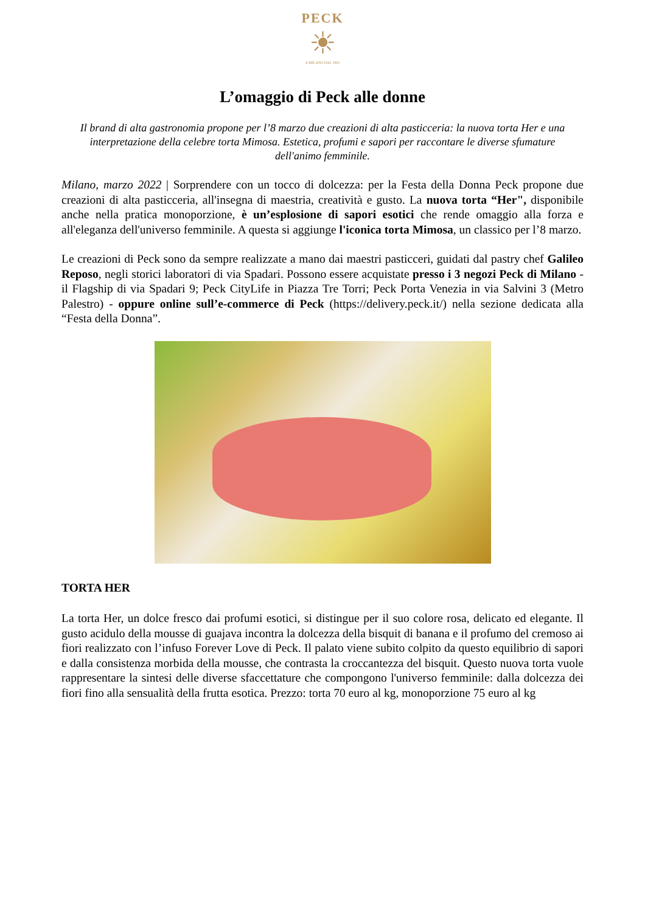PECK
☀
A MILANO DAL 1883
L’omaggio di Peck alle donne
Il brand di alta gastronomia propone per l’8 marzo due creazioni di alta pasticceria: la nuova torta Her e una interpretazione della celebre torta Mimosa. Estetica, profumi e sapori per raccontare le diverse sfumature dell'animo femminile.
Milano, marzo 2022 | Sorprendere con un tocco di dolcezza: per la Festa della Donna Peck propone due creazioni di alta pasticceria, all'insegna di maestria, creatività e gusto. La nuova torta “Her", disponibile anche nella pratica monoporzione, è un’esplosione di sapori esotici che rende omaggio alla forza e all'eleganza dell'universo femminile. A questa si aggiunge l'iconica torta Mimosa, un classico per l’8 marzo.
Le creazioni di Peck sono da sempre realizzate a mano dai maestri pasticceri, guidati dal pastry chef Galileo Reposo, negli storici laboratori di via Spadari. Possono essere acquistate presso i 3 negozi Peck di Milano - il Flagship di via Spadari 9; Peck CityLife in Piazza Tre Torri; Peck Porta Venezia in via Salvini 3 (Metro Palestro) - oppure online sull’e-commerce di Peck (https://delivery.peck.it/) nella sezione dedicata alla “Festa della Donna”.
TORTA HER
La torta Her, un dolce fresco dai profumi esotici, si distingue per il suo colore rosa, delicato ed elegante. Il gusto acidulo della mousse di guajava incontra la dolcezza della bisquit di banana e il profumo del cremoso ai fiori realizzato con l’infuso Forever Love di Peck. Il palato viene subito colpito da questo equilibrio di sapori e dalla consistenza morbida della mousse, che contrasta la croccantezza del bisquit. Questo nuova torta vuole rappresentare la sintesi delle diverse sfaccettature che compongono l'universo femminile: dalla dolcezza dei fiori fino alla sensualità della frutta esotica. Prezzo: torta 70 euro al kg, monoporzione 75 euro al kg